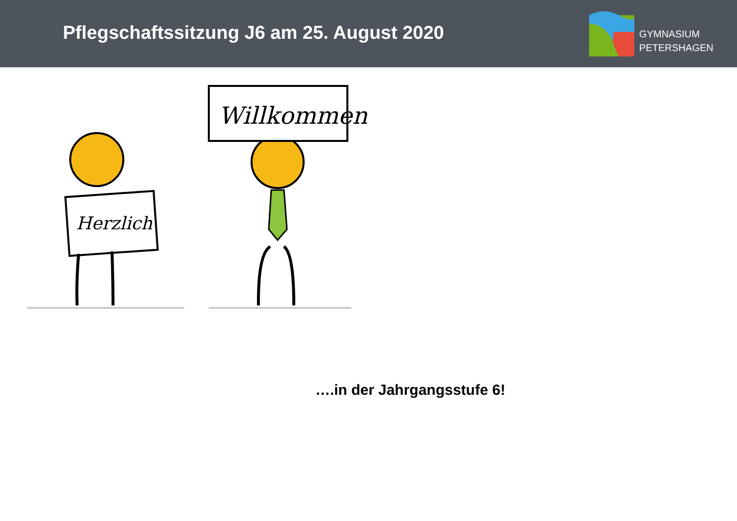Pflegschaftssitzung J6 am 25. August 2020
GYMNASIUM
PETERSHAGEN
Herzlich
Willkommen
….in der Jahrgangsstufe 6!